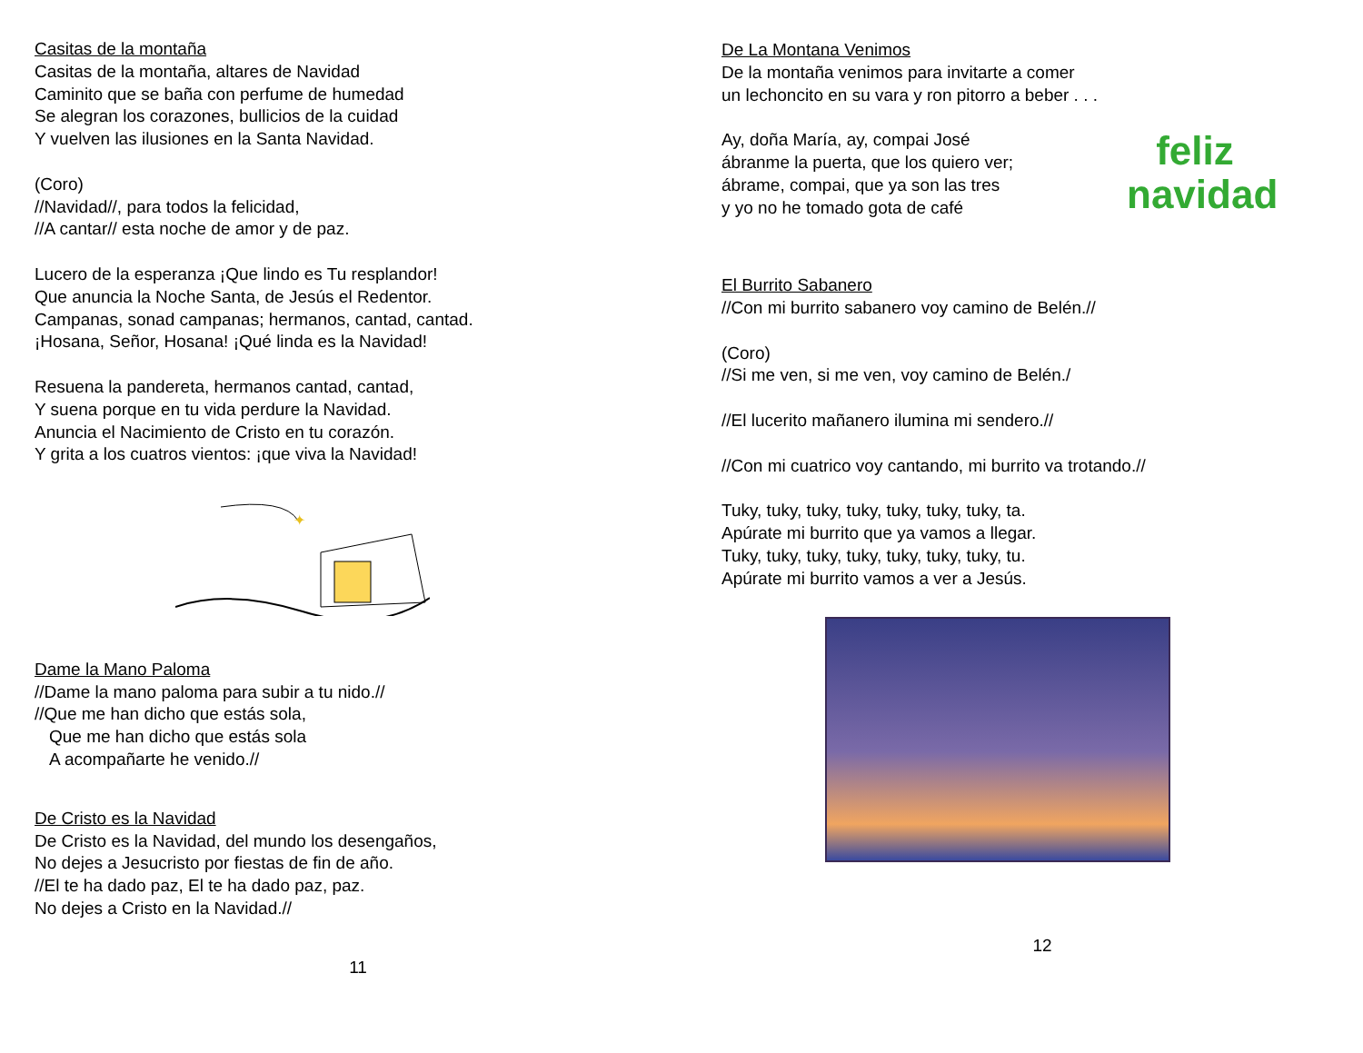Casitas de la montaña
Casitas de la montaña, altares de Navidad
Caminito que se baña con perfume de humedad
Se alegran los corazones, bullicios de la cuidad
Y vuelven las ilusiones en la Santa Navidad.
(Coro)
//Navidad//, para todos la felicidad,
//A cantar// esta noche de amor y de paz.
Lucero de la esperanza ¡Que lindo es Tu resplandor!
Que anuncia la Noche Santa, de Jesús el Redentor.
Campanas, sonad campanas; hermanos, cantad, cantad.
¡Hosana, Señor, Hosana! ¡Qué linda es la Navidad!
Resuena la pandereta, hermanos cantad, cantad,
Y suena porque en tu vida perdure la Navidad.
Anuncia el Nacimiento de Cristo en tu corazón.
Y grita a los cuatros vientos: ¡que viva la Navidad!
✦
Dame la Mano Paloma
//Dame la mano paloma para subir a tu nido.//
//Que me han dicho que estás sola,
Que me han dicho que estás sola
A acompañarte he venido.//
De Cristo es la Navidad
De Cristo es la Navidad, del mundo los desengaños,
No dejes a Jesucristo por fiestas de fin de año.
//El te ha dado paz, El te ha dado paz, paz.
No dejes a Cristo en la Navidad.//
11
De La Montana Venimos
De la montaña venimos para invitarte a comer
un lechoncito en su vara y ron pitorro a beber . . .
feliz
navidad
Ay, doña María, ay, compai José
ábranme la puerta, que los quiero ver;
ábrame, compai, que ya son las tres
y yo no he tomado gota de café
El Burrito Sabanero
//Con mi burrito sabanero voy camino de Belén.//
(Coro)
//Si me ven, si me ven, voy camino de Belén./
//El lucerito mañanero ilumina mi sendero.//
//Con mi cuatrico voy cantando, mi burrito va trotando.//
Tuky, tuky, tuky, tuky, tuky, tuky, tuky, ta.
Apúrate mi burrito que ya vamos a llegar.
Tuky, tuky, tuky, tuky, tuky, tuky, tuky, tu.
Apúrate mi burrito vamos a ver a Jesús.
12